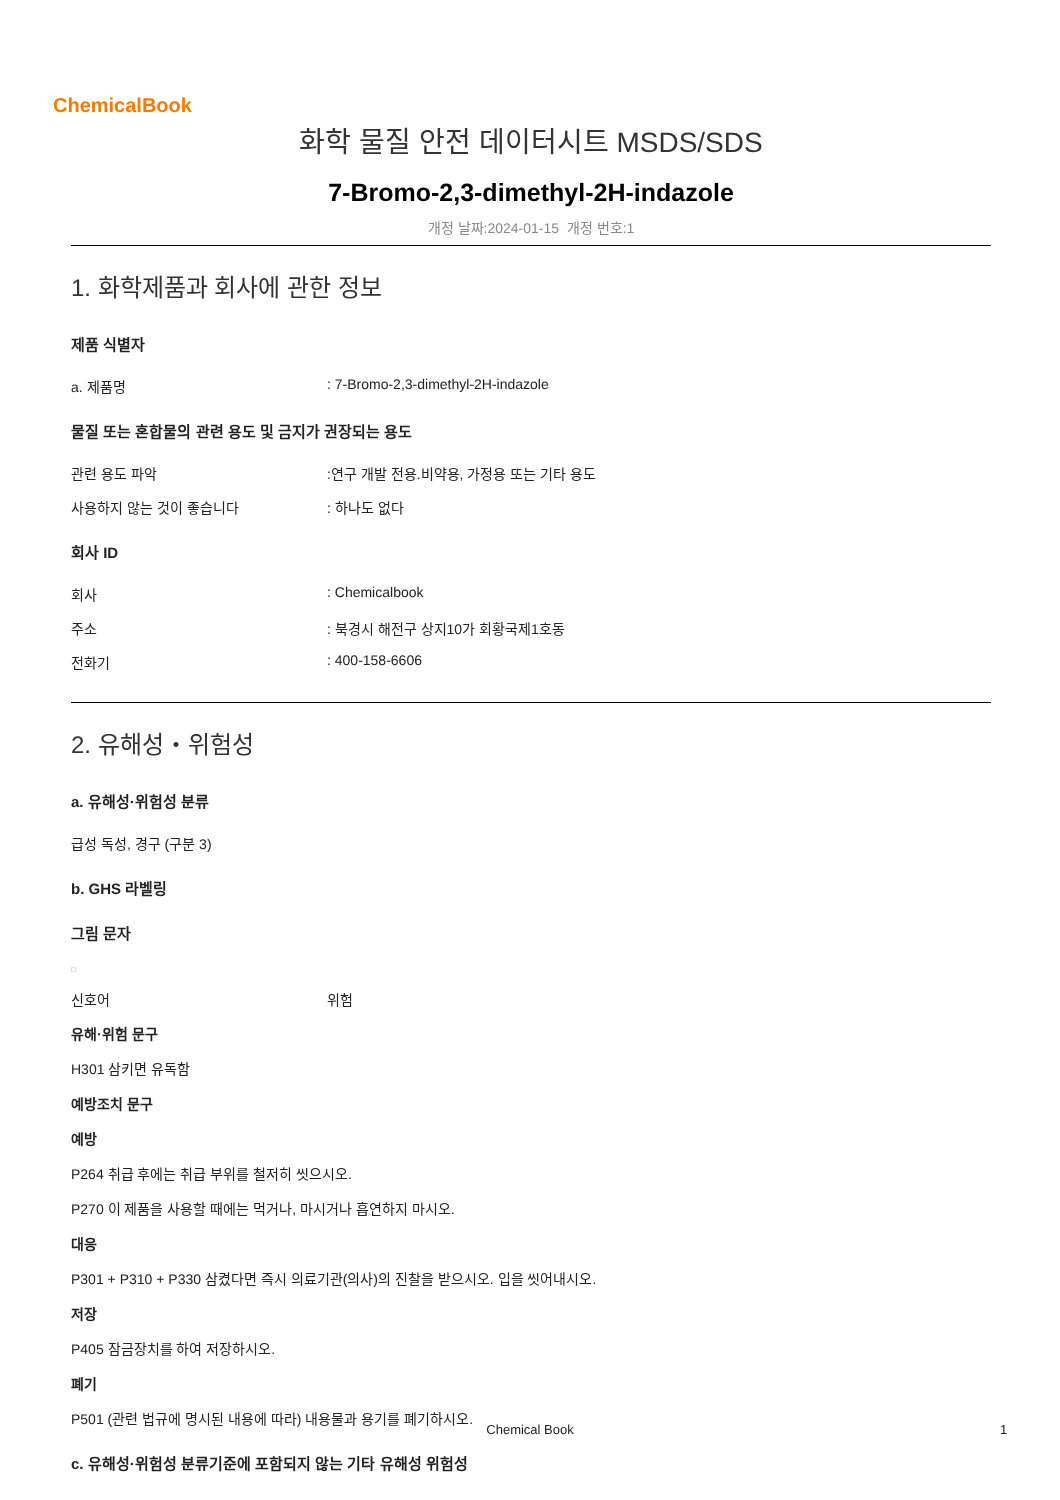ChemicalBook
화학 물질 안전 데이터시트 MSDS/SDS
7-Bromo-2,3-dimethyl-2H-indazole
개정 날짜:2024-01-15 개정 번호:1
1. 화학제품과 회사에 관한 정보
제품 식별자
a. 제품명: 7-Bromo-2,3-dimethyl-2H-indazole
물질 또는 혼합물의 관련 용도 및 금지가 권장되는 용도
관련 용도 파악:연구 개발 전용.비약용, 가정용 또는 기타 용도
사용하지 않는 것이 좋습니다: 하나도 없다
회사 ID
회사: Chemicalbook
주소: 북경시 해전구 상지10가 회황국제1호동
전화기: 400-158-6606
2. 유해성・위험성
a. 유해성·위험성 분류
급성 독성, 경구 (구분 3)
b. GHS 라벨링
그림 문자
□
신호어 위험
유해·위험 문구
H301 삼키면 유독함
예방조치 문구
예방
P264 취급 후에는 취급 부위를 철저히 씻으시오.
P270 이 제품을 사용할 때에는 먹거나, 마시거나 흡연하지 마시오.
대응
P301 + P310 + P330 삼켰다면 즉시 의료기관(의사)의 진찰을 받으시오. 입을 씻어내시오.
저장
P405 잠금장치를 하여 저장하시오.
폐기
P501 (관련 법규에 명시된 내용에 따라) 내용물과 용기를 폐기하시오.
c. 유해성·위험성 분류기준에 포함되지 않는 기타 유해성 위험성
Chemical Book 1